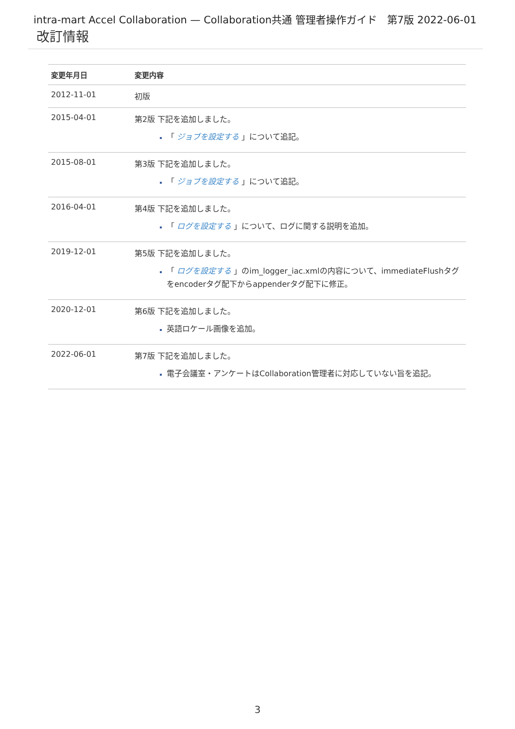intra-mart Accel Collaboration — Collaboration共通 管理者操作ガイド　第7版 2022-06-01
改訂情報
| 変更年月日 | 変更内容 |
| --- | --- |
| 2012-11-01 | 初版 |
| 2015-04-01 | 第2版 下記を追加しました。 「 ジョブを設定する 」について追記。 |
| 2015-08-01 | 第3版 下記を追加しました。 「 ジョブを設定する 」について追記。 |
| 2016-04-01 | 第4版 下記を追加しました。 「 ログを設定する 」について、ログに関する説明を追加。 |
| 2019-12-01 | 第5版 下記を追加しました。 「 ログを設定する 」のim_logger_iac.xmlの内容について、immediateFlushタグをencoderタグ配下からappenderタグ配下に修正。 |
| 2020-12-01 | 第6版 下記を追加しました。 英語ロケール画像を追加。 |
| 2022-06-01 | 第7版 下記を追加しました。 電子会議室・アンケートはCollaboration管理者に対応していない旨を追記。 |
3